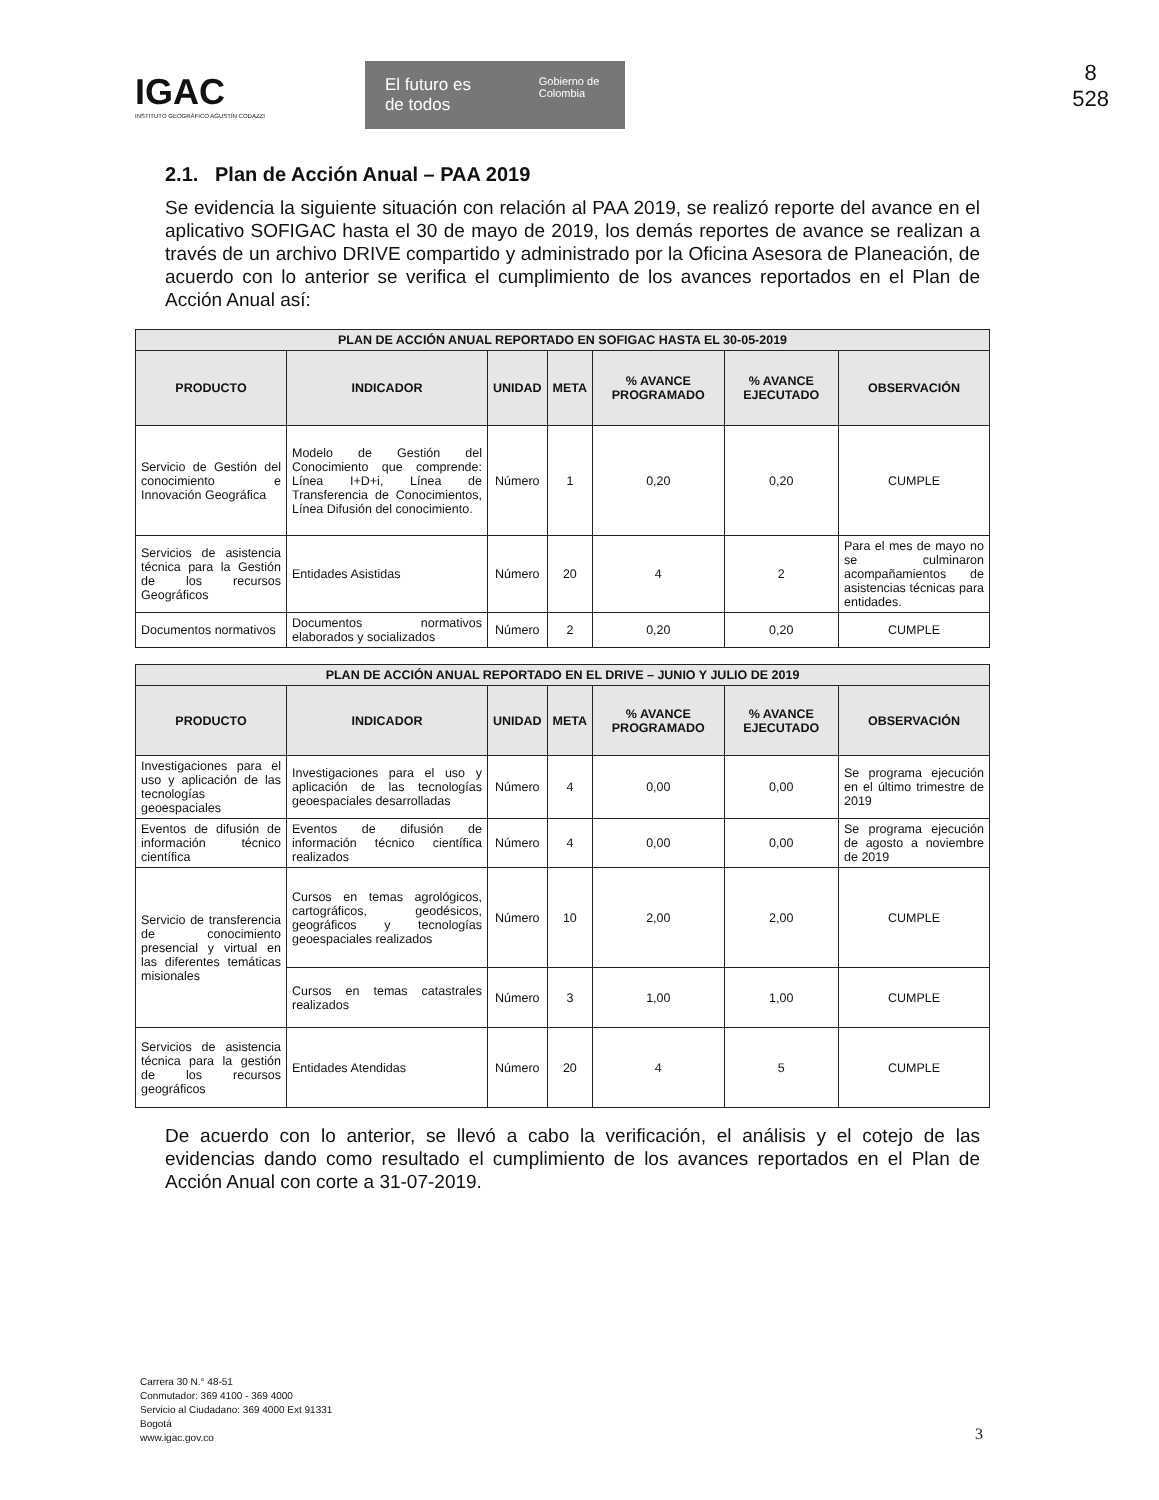8
528
IGAC
INSTITUTO GEOGRÁFICO AGUSTÍN CODAZZI
El futuro es de todos Gobierno de Colombia
2.1. Plan de Acción Anual – PAA 2019
Se evidencia la siguiente situación con relación al PAA 2019, se realizó reporte del avance en el aplicativo SOFIGAC hasta el 30 de mayo de 2019, los demás reportes de avance se realizan a través de un archivo DRIVE compartido y administrado por la Oficina Asesora de Planeación, de acuerdo con lo anterior se verifica el cumplimiento de los avances reportados en el Plan de Acción Anual así:
| PLAN DE ACCIÓN ANUAL REPORTADO EN SOFIGAC HASTA EL 30-05-2019 | | | | | | |
| --- | --- | --- | --- | --- | --- | --- |
| PRODUCTO | INDICADOR | UNIDAD | META | % AVANCE PROGRAMADO | % AVANCE EJECUTADO | OBSERVACIÓN |
| Servicio de Gestión del conocimiento e Innovación Geográfica | Modelo de Gestión del Conocimiento que comprende: Línea I+D+i, Línea de Transferencia de Conocimientos, Línea Difusión del conocimiento. | Número | 1 | 0,20 | 0,20 | CUMPLE |
| Servicios de asistencia técnica para la Gestión de los recursos Geográficos | Entidades Asistidas | Número | 20 | 4 | 2 | Para el mes de mayo no se culminaron acompañamientos de asistencias técnicas para entidades. |
| Documentos normativos | Documentos normativos elaborados y socializados | Número | 2 | 0,20 | 0,20 | CUMPLE |
| PLAN DE ACCIÓN ANUAL REPORTADO EN EL DRIVE – JUNIO Y JULIO DE 2019 | | | | | | |
| --- | --- | --- | --- | --- | --- | --- |
| PRODUCTO | INDICADOR | UNIDAD | META | % AVANCE PROGRAMADO | % AVANCE EJECUTADO | OBSERVACIÓN |
| Investigaciones para el uso y aplicación de las tecnologías geoespaciales | Investigaciones para el uso y aplicación de las tecnologías geoespaciales desarrolladas | Número | 4 | 0,00 | 0,00 | Se programa ejecución en el último trimestre de 2019 |
| Eventos de difusión de información técnico científica | Eventos de difusión de información técnico científica realizados | Número | 4 | 0,00 | 0,00 | Se programa ejecución de agosto a noviembre de 2019 |
| Servicio de transferencia de conocimiento presencial y virtual en las diferentes temáticas misionales | Cursos en temas agrológicos, cartográficos, geodésicos, geográficos y tecnologías geoespaciales realizados | Número | 10 | 2,00 | 2,00 | CUMPLE |
| | Cursos en temas catastrales realizados | Número | 3 | 1,00 | 1,00 | CUMPLE |
| Servicios de asistencia técnica para la gestión de los recursos geográficos | Entidades Atendidas | Número | 20 | 4 | 5 | CUMPLE |
De acuerdo con lo anterior, se llevó a cabo la verificación, el análisis y el cotejo de las evidencias dando como resultado el cumplimiento de los avances reportados en el Plan de Acción Anual con corte a 31-07-2019.
Carrera 30 N.° 48-51
Conmutador: 369 4100 - 369 4000
Servicio al Ciudadano: 369 4000 Ext 91331
Bogotá
www.igac.gov.co
3